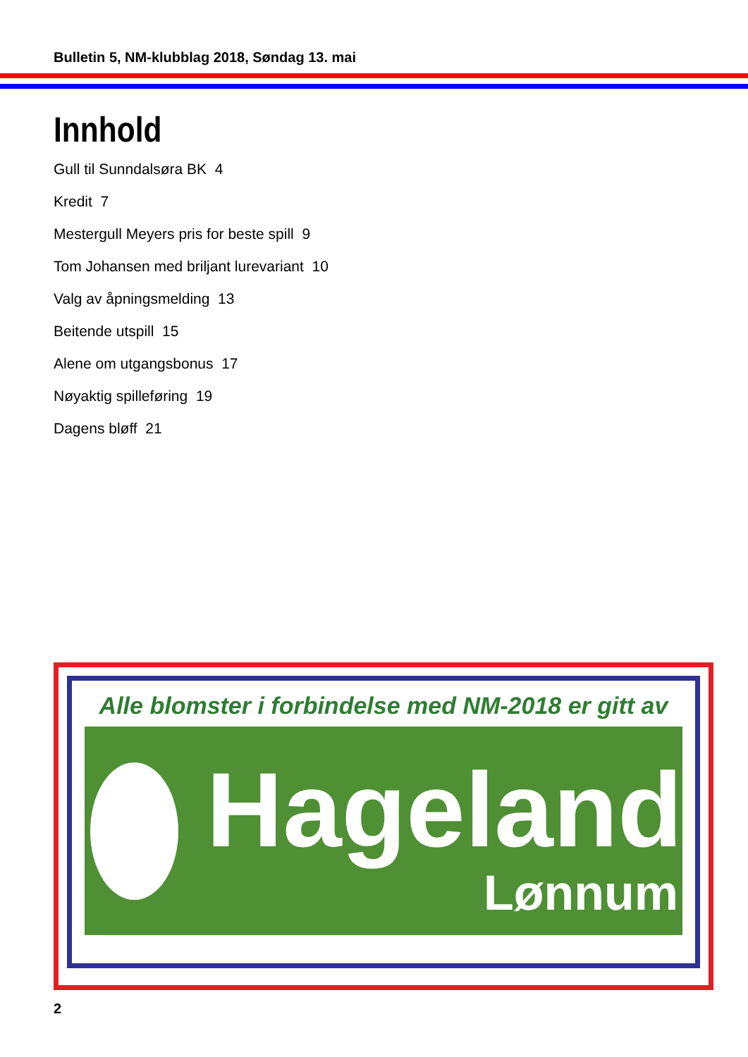Bulletin 5, NM-klubblag 2018, Søndag 13. mai
Innhold
Gull til Sunndalsøra BK 4
Kredit 7
Mestergull Meyers pris for beste spill 9
Tom Johansen med briljant lurevariant 10
Valg av åpningsmelding 13
Beitende utspill 15
Alene om utgangsbonus 17
Nøyaktig spilleføring 19
Dagens bløff 21
Alle blomster i forbindelse med NM-2018 er gitt av
Hageland
Lønnum
2